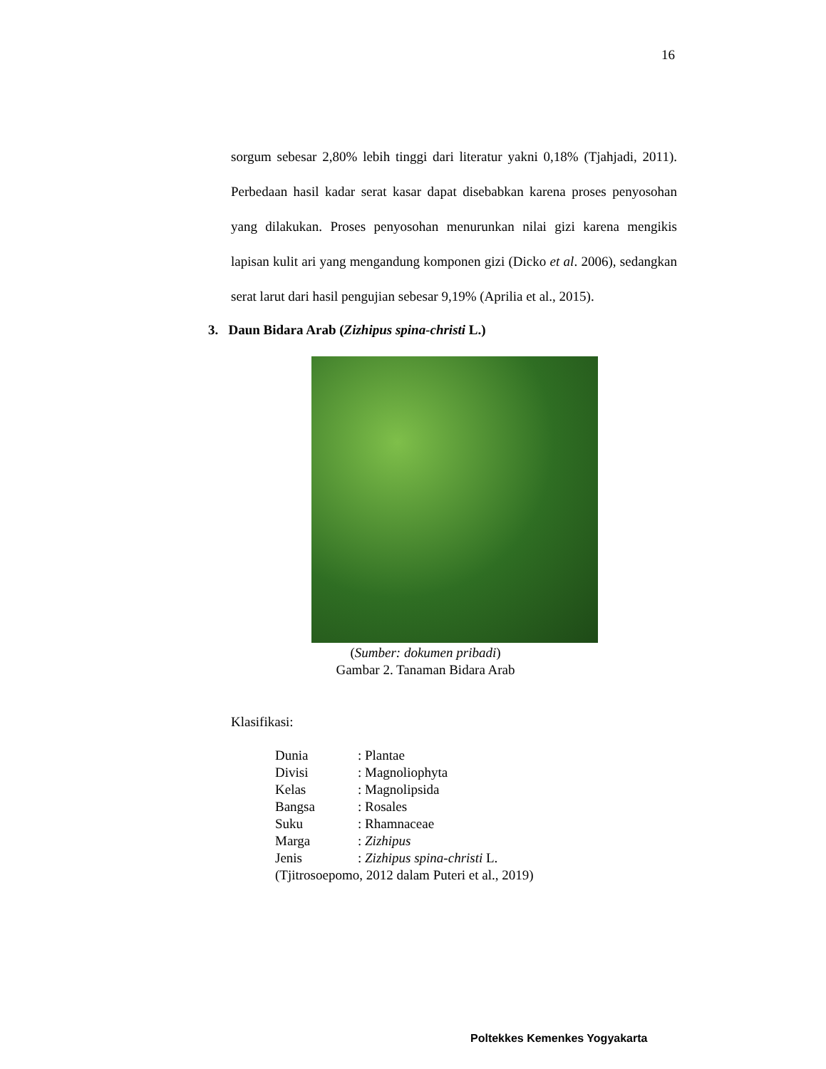16
sorgum sebesar 2,80% lebih tinggi dari literatur yakni 0,18% (Tjahjadi, 2011). Perbedaan hasil kadar serat kasar dapat disebabkan karena proses penyosohan yang dilakukan. Proses penyosohan menurunkan nilai gizi karena mengikis lapisan kulit ari yang mengandung komponen gizi (Dicko et al. 2006), sedangkan serat larut dari hasil pengujian sebesar 9,19% (Aprilia et al., 2015).
3. Daun Bidara Arab (Zizhipus spina-christi L.)
(Sumber: dokumen pribadi)
Gambar 2. Tanaman Bidara Arab
Klasifikasi:
| Dunia | : Plantae |
| Divisi | : Magnoliophyta |
| Kelas | : Magnolipsida |
| Bangsa | : Rosales |
| Suku | : Rhamnaceae |
| Marga | : Zizhipus |
| Jenis | : Zizhipus spina-christi L. |
| (Tjitrosoepomo, 2012 dalam Puteri et al., 2019) | |
Poltekkes Kemenkes Yogyakarta